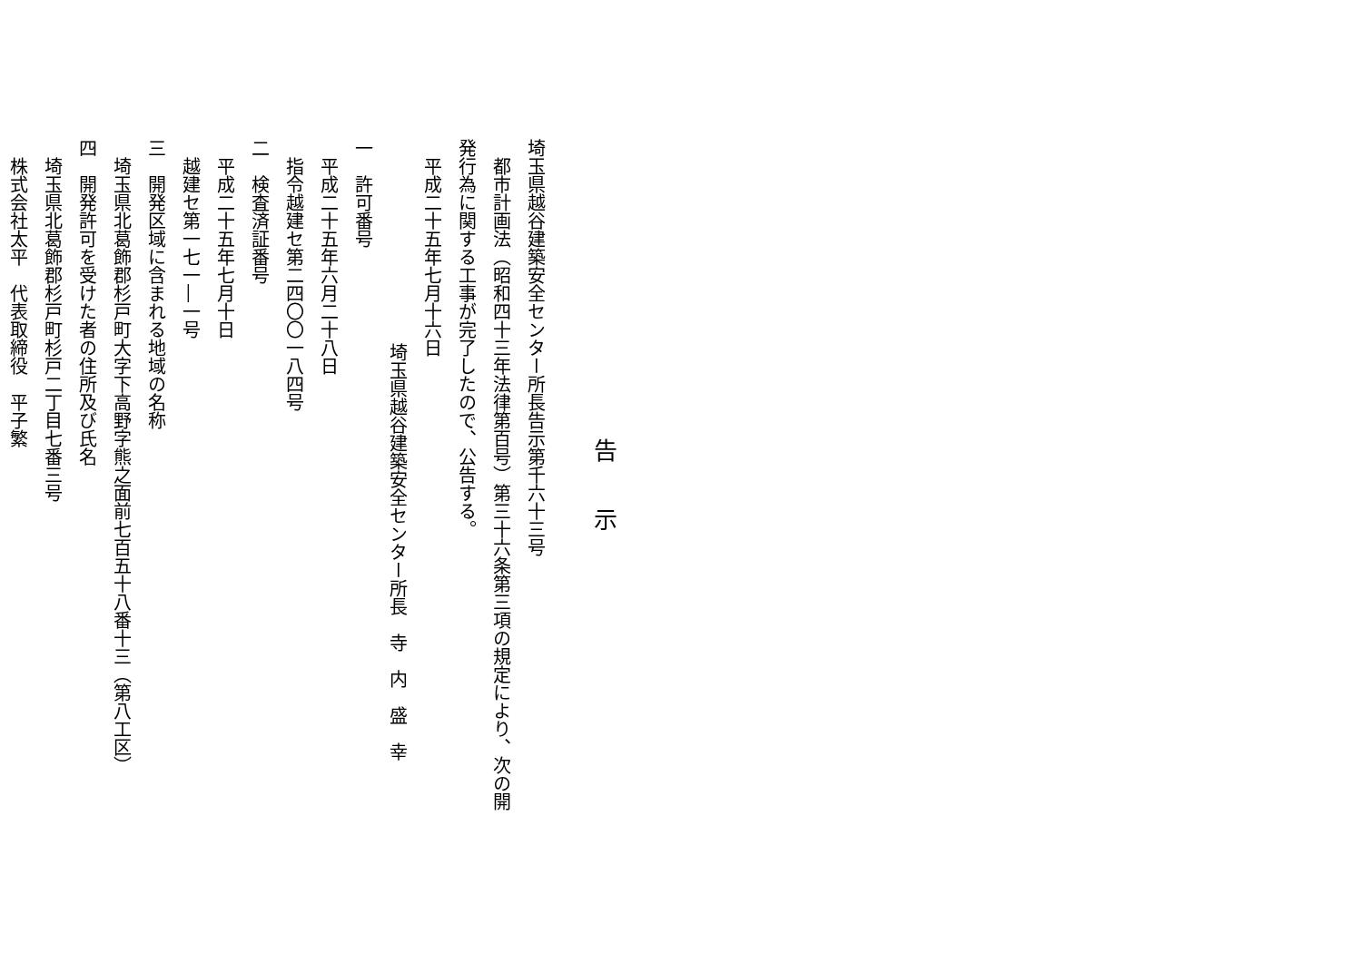告示
埼玉県越谷建築安全センター所長告示第千六十三号
　都市計画法（昭和四十三年法律第百号）第三十六条第三項の規定により、次の開
発行為に関する工事が完了したので、公告する。
　平成二十五年七月十六日
埼玉県越谷建築安全センター所長　寺　内　盛　幸
一　許可番号
　平成二十五年六月二十八日
　指令越建セ第二四〇〇一八四号
二　検査済証番号
　平成二十五年七月十日
　越建セ第一七一―一号
三　開発区域に含まれる地域の名称
　埼玉県北葛飾郡杉戸町大字下高野字熊之面前七百五十八番十三（第八工区）
四　開発許可を受けた者の住所及び氏名
　埼玉県北葛飾郡杉戸町杉戸二丁目七番三号
　株式会社太平　代表取締役　平子繁